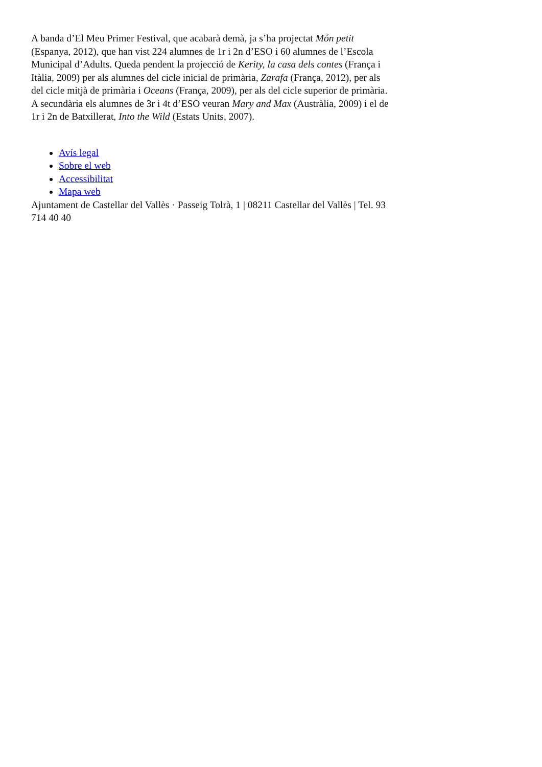A banda d’El Meu Primer Festival, que acabarà demà, ja s’ha projectat Món petit (Espanya, 2012), que han vist 224 alumnes de 1r i 2n d’ESO i 60 alumnes de l’Escola Municipal d’Adults. Queda pendent la projecció de Kerity, la casa dels contes (França i Itàlia, 2009) per als alumnes del cicle inicial de primària, Zarafa (França, 2012), per als del cicle mitjà de primària i Oceans (França, 2009), per als del cicle superior de primària. A secundària els alumnes de 3r i 4t d’ESO veuran Mary and Max (Austràlia, 2009) i el de 1r i 2n de Batxillerat, Into the Wild (Estats Units, 2007).
Avís legal
Sobre el web
Accessibilitat
Mapa web
Ajuntament de Castellar del Vallès · Passeig Tolrà, 1 | 08211 Castellar del Vallès | Tel. 93 714 40 40